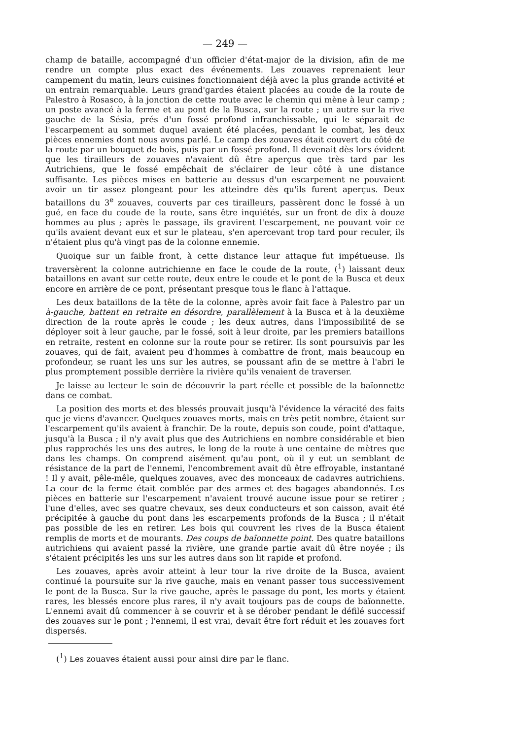— 249 —
champ de bataille, accompagné d'un officier d'état-major de la division, afin de me rendre un compte plus exact des événements. Les zouaves reprenaient leur campement du matin, leurs cuisines fonctionnaient déjà avec la plus grande activité et un entrain remarquable. Leurs grand'gardes étaient placées au coude de la route de Palestro à Rosasco, à la jonction de cette route avec le chemin qui mène à leur camp ; un poste avancé à la ferme et au pont de la Busca, sur la route ; un autre sur la rive gauche de la Sésia, prés d'un fossé profond infranchissable, qui le séparait de l'escarpement au sommet duquel avaient été placées, pendant le combat, les deux pièces ennemies dont nous avons parlé. Le camp des zouaves était couvert du côté de la route par un bouquet de bois, puis par un fossé profond. Il devenait dès lors évident que les tirailleurs de zouaves n'avaient dû être aperçus que très tard par les Autrichiens, que le fossé empêchait de s'éclairer de leur côté à une distance suffisante. Les pièces mises en batterie au dessus d'un escarpement ne pouvaient avoir un tir assez plongeant pour les atteindre dès qu'ils furent aperçus. Deux bataillons du 3<sup>e</sup> zouaves, couverts par ces tirailleurs, passèrent donc le fossé à un gué, en face du coude de la route, sans être inquiétés, sur un front de dix à douze hommes au plus ; après le passage, ils gravirent l'escarpement, ne pouvant voir ce qu'ils avaient devant eux et sur le plateau, s'en apercevant trop tard pour reculer, ils n'étaient plus qu'à vingt pas de la colonne ennemie.
Quoique sur un faible front, à cette distance leur attaque fut impétueuse. Ils traversèrent la colonne autrichienne en face le coude de la route, (<sup>1</sup>) laissant deux bataillons en avant sur cette route, deux entre le coude et le pont de la Busca et deux encore en arrière de ce pont, présentant presque tous le flanc à l'attaque.
Les deux bataillons de la tête de la colonne, après avoir fait face à Palestro par un à-gauche, battent en retraite en désordre, parallèlement à la Busca et à la deuxième direction de la route après le coude ; les deux autres, dans l'impossibilité de se déployer soit à leur gauche, par le fossé, soit à leur droite, par les premiers bataillons en retraite, restent en colonne sur la route pour se retirer. Ils sont poursuivis par les zouaves, qui de fait, avaient peu d'hommes à combattre de front, mais beaucoup en profondeur, se ruant les uns sur les autres, se poussant afin de se mettre à l'abri le plus promptement possible derrière la rivière qu'ils venaient de traverser.
Je laisse au lecteur le soin de découvrir la part réelle et possible de la baïonnette dans ce combat.
La position des morts et des blessés prouvait jusqu'à l'évidence la véracité des faits que je viens d'avancer. Quelques zouaves morts, mais en très petit nombre, étaient sur l'escarpement qu'ils avaient à franchir. De la route, depuis son coude, point d'attaque, jusqu'à la Busca ; il n'y avait plus que des Autrichiens en nombre considérable et bien plus rapprochés les uns des autres, le long de la route à une centaine de mètres que dans les champs. On comprend aisément qu'au pont, où il y eut un semblant de résistance de la part de l'ennemi, l'encombrement avait dû être effroyable, instantané ! Il y avait, pêle-mêle, quelques zouaves, avec des monceaux de cadavres autrichiens. La cour de la ferme était comblée par des armes et des bagages abandonnés. Les pièces en batterie sur l'escarpement n'avaient trouvé aucune issue pour se retirer ; l'une d'elles, avec ses quatre chevaux, ses deux conducteurs et son caisson, avait été précipitée à gauche du pont dans les escarpements profonds de la Busca ; il n'était pas possible de les en retirer. Les bois qui couvrent les rives de la Busca étaient remplis de morts et de mourants. Des coups de baïonnette point. Des quatre bataillons autrichiens qui avaient passé la rivière, une grande partie avait dû être noyée ; ils s'étaient précipités les uns sur les autres dans son lit rapide et profond.
Les zouaves, après avoir atteint à leur tour la rive droite de la Busca, avaient continué la poursuite sur la rive gauche, mais en venant passer tous successivement le pont de la Busca. Sur la rive gauche, après le passage du pont, les morts y étaient rares, les blessés encore plus rares, il n'y avait toujours pas de coups de baïonnette. L'ennemi avait dû commencer à se couvrir et à se dérober pendant le défilé successif des zouaves sur le pont ; l'ennemi, il est vrai, devait être fort réduit et les zouaves fort dispersés.
(<sup>1</sup>) Les zouaves étaient aussi pour ainsi dire par le flanc.